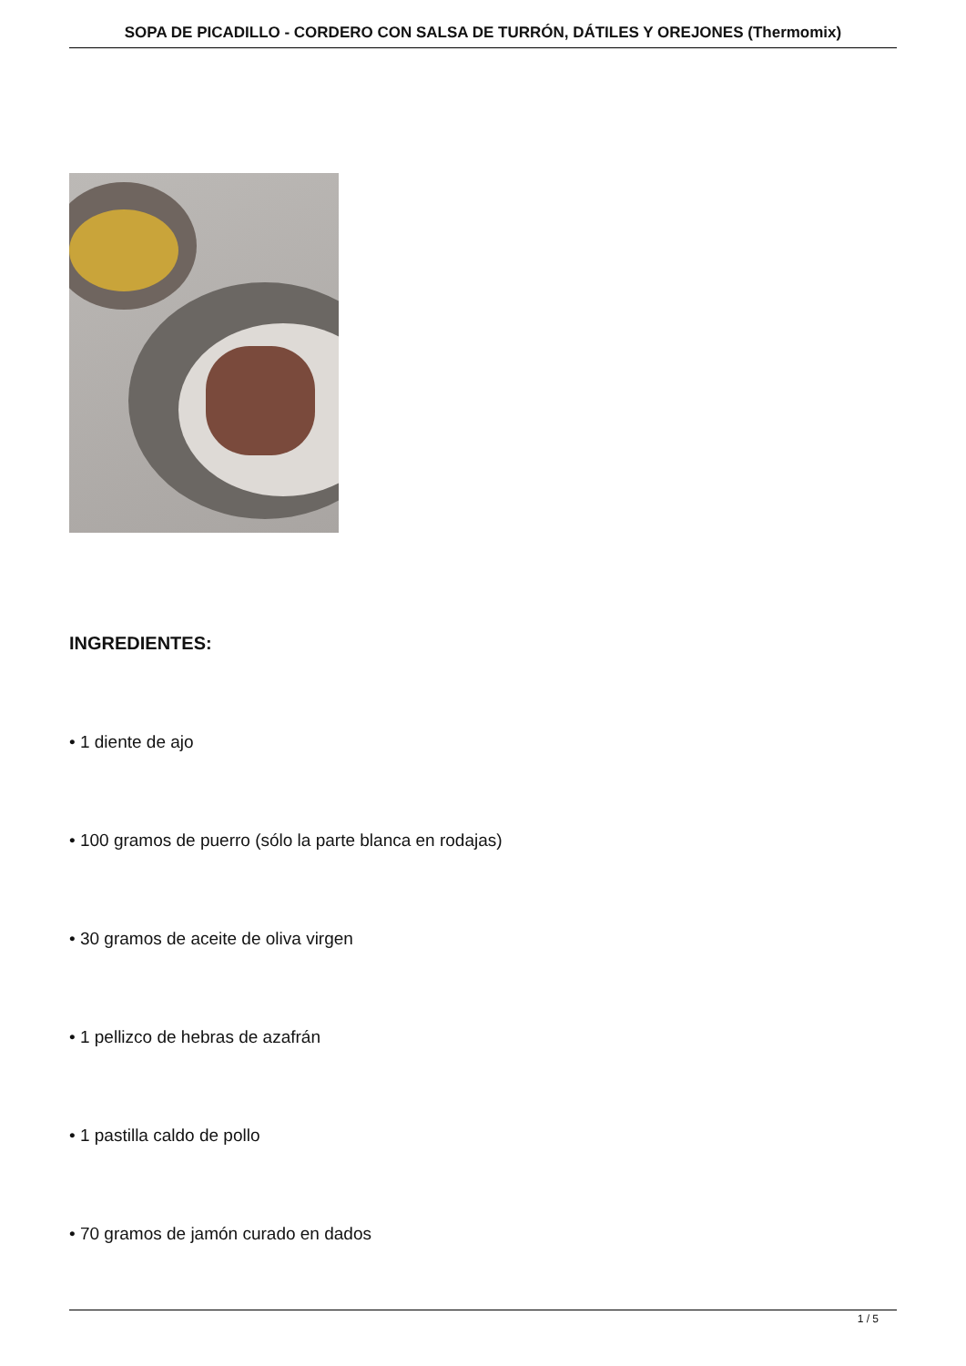SOPA DE PICADILLO - CORDERO CON SALSA DE TURRÓN, DÁTILES Y OREJONES (Thermomix)
INGREDIENTES:
• 1 diente de ajo
• 100 gramos de puerro (sólo la parte blanca en rodajas)
• 30 gramos de aceite de oliva virgen
• 1 pellizco de hebras de azafrán
• 1 pastilla caldo de pollo
• 70 gramos de jamón curado en dados
1 / 5